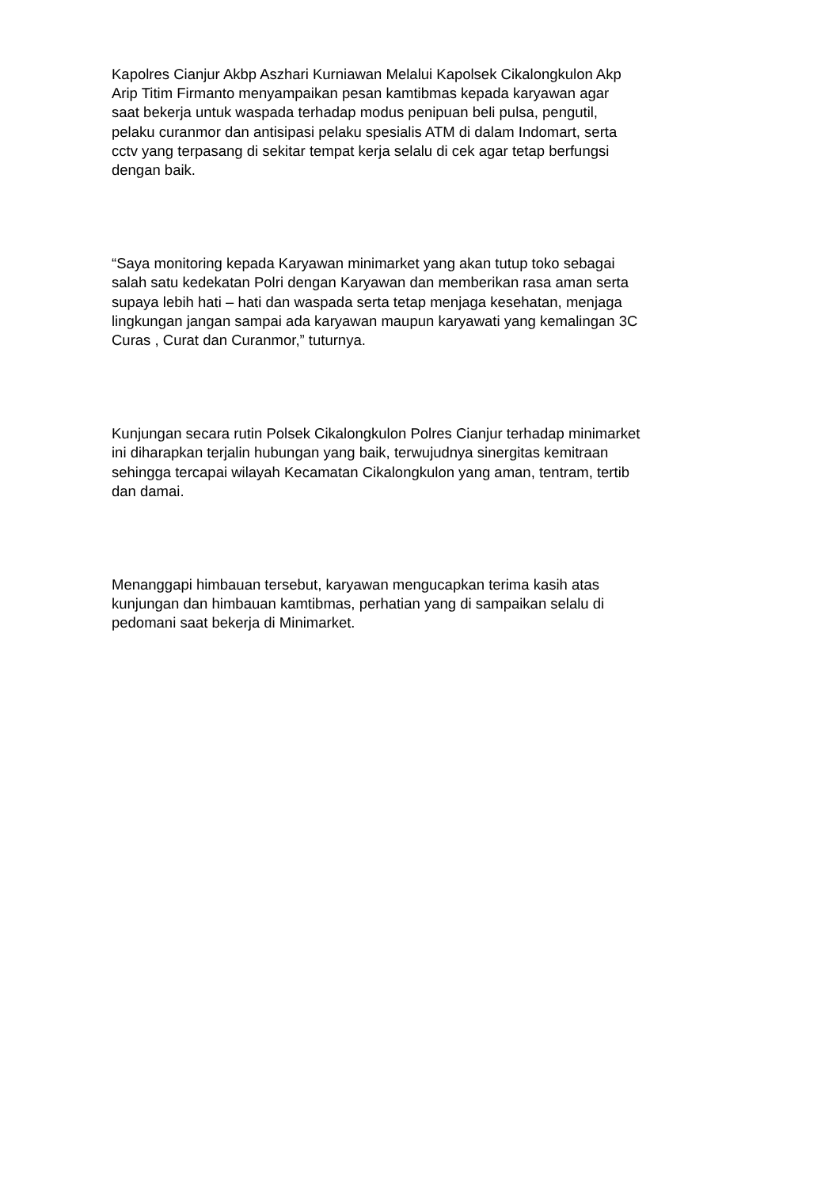Kapolres Cianjur Akbp Aszhari Kurniawan Melalui Kapolsek Cikalongkulon Akp Arip Titim Firmanto menyampaikan pesan kamtibmas kepada karyawan agar saat bekerja untuk waspada terhadap modus penipuan beli pulsa, pengutil, pelaku curanmor dan antisipasi pelaku spesialis ATM di dalam Indomart, serta cctv yang terpasang di sekitar tempat kerja selalu di cek agar tetap berfungsi dengan baik.
“Saya monitoring kepada Karyawan minimarket yang akan tutup toko sebagai salah satu kedekatan Polri dengan Karyawan dan memberikan rasa aman serta supaya lebih hati – hati dan waspada serta tetap menjaga kesehatan, menjaga lingkungan jangan sampai ada karyawan maupun karyawati yang kemalingan 3C Curas , Curat dan Curanmor,” tuturnya.
Kunjungan secara rutin Polsek Cikalongkulon Polres Cianjur terhadap minimarket ini diharapkan terjalin hubungan yang baik, terwujudnya sinergitas kemitraan sehingga tercapai wilayah Kecamatan Cikalongkulon yang aman, tentram, tertib dan damai.
Menanggapi himbauan tersebut, karyawan mengucapkan terima kasih atas kunjungan dan himbauan kamtibmas, perhatian yang di sampaikan selalu di pedomani saat bekerja di Minimarket.